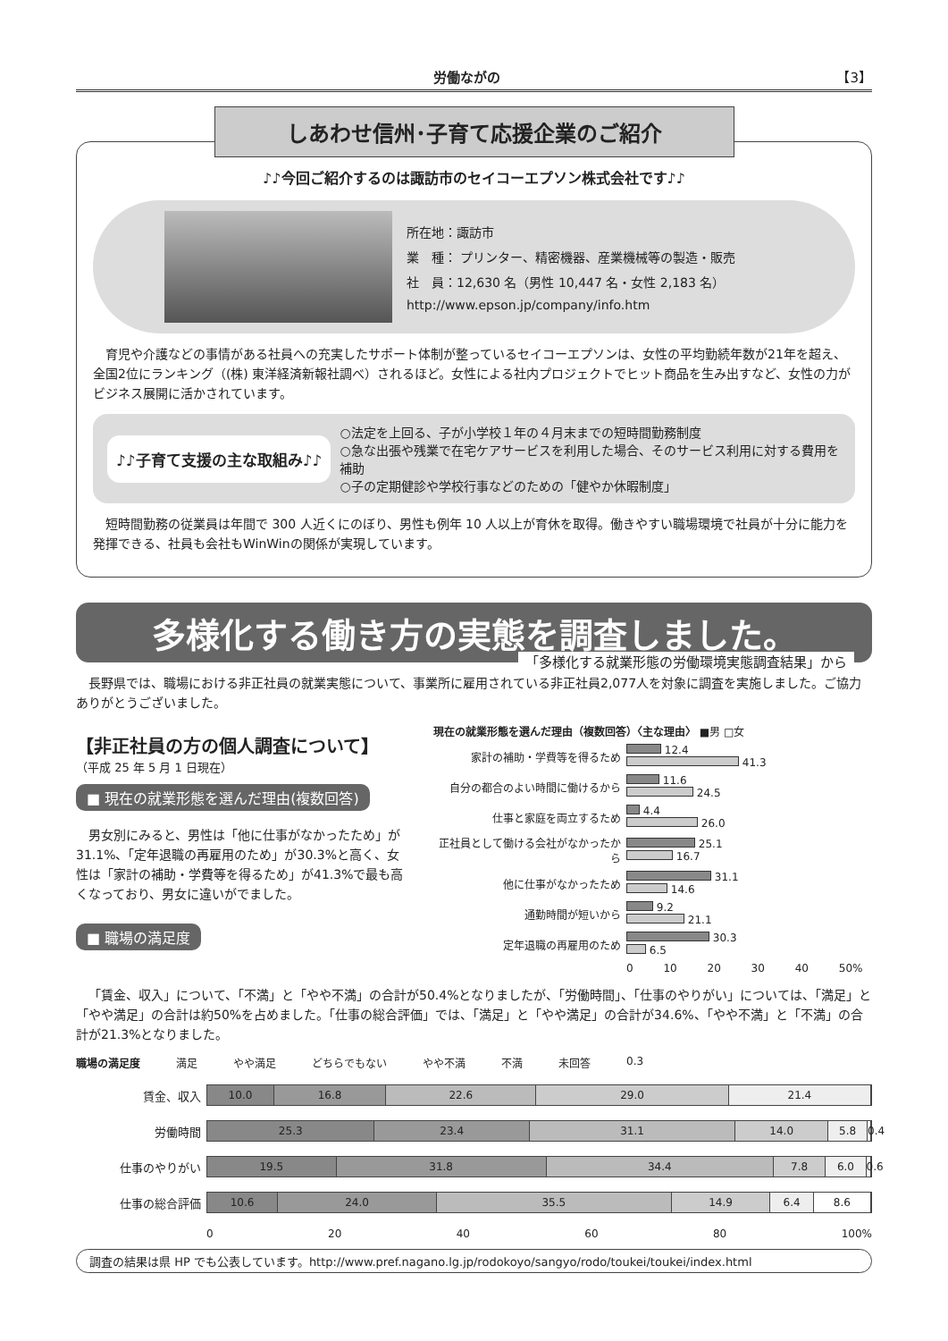労働ながの 【3】
しあわせ信州･子育て応援企業のご紹介
♪♪今回ご紹介するのは諏訪市のセイコーエプソン株式会社です♪♪
所在地：諏訪市
業　種： プリンター、精密機器、産業機械等の製造・販売
社　員：12,630 名（男性 10,447 名・女性 2,183 名）
http://www.epson.jp/company/info.htm
育児や介護などの事情がある社員への充実したサポート体制が整っているセイコーエプソンは、女性の平均勤続年数が21年を超え、全国2位にランキング（(株) 東洋経済新報社調べ）されるほど。女性による社内プロジェクトでヒット商品を生み出すなど、女性の力がビジネス展開に活かされています。
♪♪子育て支援の主な取組み♪♪
○法定を上回る、子が小学校１年の４月末までの短時間勤務制度
○急な出張や残業で在宅ケアサービスを利用した場合、そのサービス利用に対する費用を補助
○子の定期健診や学校行事などのための「健やか休暇制度」
短時間勤務の従業員は年間で 300 人近くにのぼり、男性も例年 10 人以上が育休を取得。働きやすい職場環境で社員が十分に能力を発揮できる、社員も会社もWinWinの関係が実現しています。
多様化する働き方の実態を調査しました。
「多様化する就業形態の労働環境実態調査結果」から
長野県では、職場における非正社員の就業実態について、事業所に雇用されている非正社員2,077人を対象に調査を実施しました。ご協力ありがとうございました。
【非正社員の方の個人調査について】
（平成 25 年 5 月 1 日現在）
■ 現在の就業形態を選んだ理由(複数回答)
男女別にみると、男性は「他に仕事がなかったため」が31.1%、「定年退職の再雇用のため」が30.3%と高く、女性は「家計の補助・学費等を得るため」が41.3%で最も高くなっており、男女に違いがでました。
■ 職場の満足度
現在の就業形態を選んだ理由（複数回答）〈主な理由〉 ■男 □女
家計の補助・学費等を得るため
12.4
41.3
自分の都合のよい時間に働けるから
11.6
24.5
仕事と家庭を両立するため
4.4
26.0
正社員として働ける会社がなかったから
25.1
16.7
他に仕事がなかったため
31.1
14.6
通勤時間が短いから
9.2
21.1
定年退職の再雇用のため
30.3
6.5
0 10 20 30 40 50%
「賃金、収入」について、「不満」と「やや不満」の合計が50.4%となりましたが、「労働時間」、「仕事のやりがい」については、「満足」と「やや満足」の合計は約50%を占めました。「仕事の総合評価」では、「満足」と「やや満足」の合計が34.6%、「やや不満」と「不満」の合計が21.3%となりました。
職場の満足度 満足 やや満足 どちらでもない やや不満 不満 未回答 0.3
賃金、収入
10.0 16.8 22.6 29.0 21.4
労働時間
25.3 23.4 31.1 14.0 5.8 0.4
仕事のやりがい
19.5 31.8 34.4 7.8 6.0 0.6
仕事の総合評価
10.6 24.0 35.5 14.9 6.4 8.6
0 20 40 60 80 100%
調査の結果は県 HP でも公表しています。http://www.pref.nagano.lg.jp/rodokoyo/sangyo/rodo/toukei/toukei/index.html